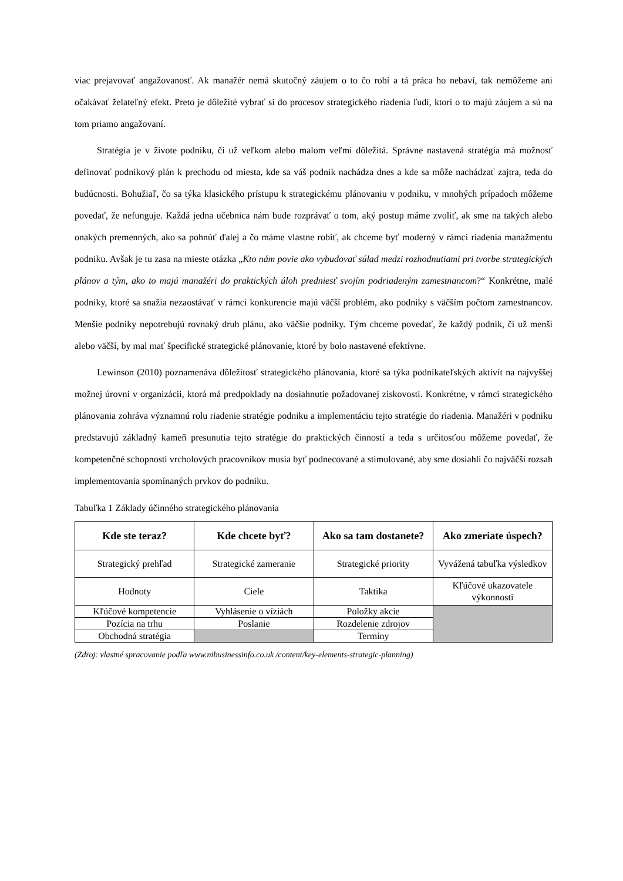viac prejavovať angažovanosť. Ak manažér nemá skutočný záujem o to čo robí a tá práca ho nebaví, tak nemôžeme ani očakávať želateľný efekt. Preto je dôležité vybrať si do procesov strategického riadenia ľudí, ktorí o to majú záujem a sú na tom priamo angažovaní.
Stratégia je v živote podniku, či už veľkom alebo malom veľmi dôležitá. Správne nastavená stratégia má možnosť definovať podnikový plán k prechodu od miesta, kde sa váš podnik nachádza dnes a kde sa môže nachádzať zajtra, teda do budúcnosti. Bohužiaľ, čo sa týka klasického prístupu k strategickému plánovaniu v podniku, v mnohých prípadoch môžeme povedať, že nefunguje. Každá jedna učebnica nám bude rozprávať o tom, aký postup máme zvoliť, ak sme na takých alebo onakých premenných, ako sa pohnúť ďalej a čo máme vlastne robiť, ak chceme byť moderný v rámci riadenia manažmentu podniku. Avšak je tu zasa na mieste otázka „Kto nám povie ako vybudovať súlad medzi rozhodnutiami pri tvorbe strategických plánov a tým, ako to majú manažéri do praktických úloh predniesť svojím podriadeným zamestnancom?“ Konkrétne, malé podniky, ktoré sa snažia nezaostávať v rámci konkurencie majú väčší problém, ako podniky s väčším počtom zamestnancov. Menšie podniky nepotrebujú rovnaký druh plánu, ako väčšie podniky. Tým chceme povedať, že každý podnik, či už menší alebo väčší, by mal mať špecifické strategické plánovanie, ktoré by bolo nastavené efektívne.
Lewinson (2010) poznamenáva dôležitosť strategického plánovania, ktoré sa týka podnikateľských aktivít na najvyššej možnej úrovni v organizácii, ktorá má predpoklady na dosiahnutie požadovanej ziskovosti. Konkrétne, v rámci strategického plánovania zohráva významnú rolu riadenie stratégie podniku a implementáciu tejto stratégie do riadenia. Manažéri v podniku predstavujú základný kameň presunutia tejto stratégie do praktických činností a teda s určitosťou môžeme povedať, že kompetenčné schopnosti vrcholových pracovníkov musia byť podnecované a stimulované, aby sme dosiahli čo najväčší rozsah implementovania spomínaných prvkov do podniku.
Tabuľka 1 Základy účinného strategického plánovania
| Kde ste teraz? | Kde chcete byť? | Ako sa tam dostanete? | Ako zmeriate úspech? |
| --- | --- | --- | --- |
| Strategický prehľad | Strategické zameranie | Strategické priority | Vyvážená tabuľka výsledkov |
| Hodnoty | Ciele | Taktika | Kľúčové ukazovatele výkonnosti |
| Kľúčové kompetencie | Vyhlásenie o víziách | Položky akcie | |
| Pozícia na trhu | Poslanie | Rozdelenie zdrojov | |
| Obchodná stratégia | | Termíny | |
(Zdroj: vlastné spracovanie podľa www.nibusinessinfo.co.uk /content/key-elements-strategic-planning)